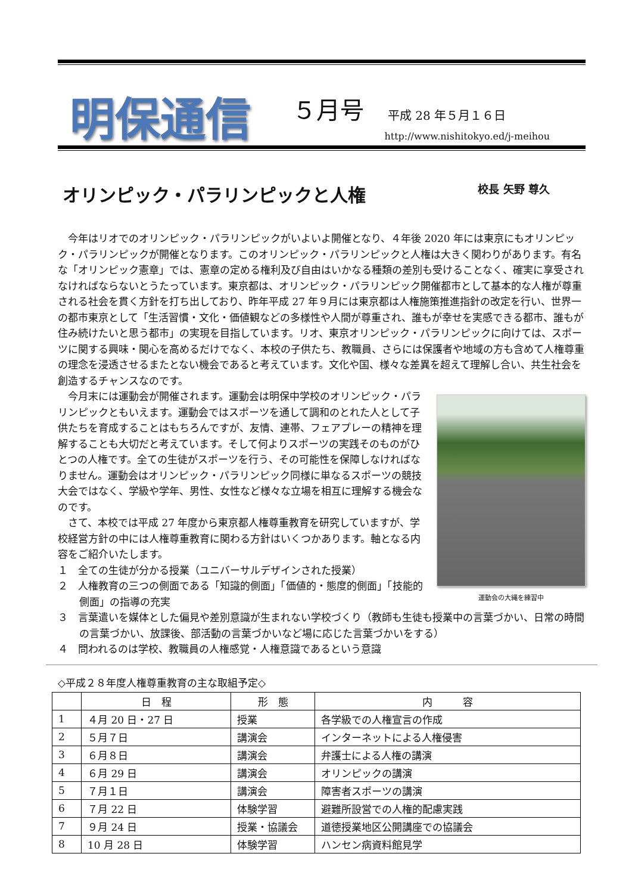明保通信
５月号
平成 28 年５月１６日
http://www.nishitokyo.ed/j-meihou
オリンピック・パラリンピックと人権 校長 矢野 尊久
今年はリオでのオリンピック・パラリンピックがいよいよ開催となり、４年後 2020 年には東京にもオリンピック・パラリンピックが開催となります。このオリンピック・パラリンピックと人権は大きく関わりがあります。有名な「オリンピック憲章」では、憲章の定める権利及び自由はいかなる種類の差別も受けることなく、確実に享受されなければならないとうたっています。東京都は、オリンピック・パラリンピック開催都市として基本的な人権が尊重される社会を貫く方針を打ち出しており、昨年平成 27 年９月には東京都は人権施策推進指針の改定を行い、世界一の都市東京として「生活習慣・文化・価値観などの多様性や人間が尊重され、誰もが幸せを実感できる都市、誰もが住み続けたいと思う都市」の実現を目指しています。リオ、東京オリンピック・パラリンピックに向けては、スポーツに関する興味・関心を高めるだけでなく、本校の子供たち、教職員、さらには保護者や地域の方も含めて人権尊重の理念を浸透させるまたとない機会であると考えています。文化や国、様々な差異を超えて理解し合い、共生社会を創造するチャンスなのです。
運動会の大縄を練習中
今月末には運動会が開催されます。運動会は明保中学校のオリンピック・パラリンピックともいえます。運動会ではスポーツを通して調和のとれた人として子供たちを育成することはもちろんですが、友情、連帯、フェアプレーの精神を理解することも大切だと考えています。そして何よりスポーツの実践そのものがひとつの人権です。全ての生徒がスポーツを行う、その可能性を保障しなければなりません。運動会はオリンピック・パラリンピック同様に単なるスポーツの競技大会ではなく、学級や学年、男性、女性など様々な立場を相互に理解する機会なのです。
さて、本校では平成 27 年度から東京都人権尊重教育を研究していますが、学校経営方針の中には人権尊重教育に関わる方針はいくつかあります。軸となる内容をご紹介いたします。
１　全ての生徒が分かる授業（ユニバーサルデザインされた授業）
２　人権教育の三つの側面である「知識的側面」「価値的・態度的側面」「技能的側面」の指導の充実
３　言葉遣いを媒体とした偏見や差別意識が生まれない学校づくり（教師も生徒も授業中の言葉づかい、日常の時間の言葉づかい、放課後、部活動の言葉づかいなど場に応じた言葉づかいをする）
４　問われるのは学校、教職員の人権感覚・人権意識であるという意識
◇平成２８年度人権尊重教育の主な取組予定◇
| | 日 程 | 形 態 | 内 容 |
| --- | --- | --- | --- |
| 1 | ４月 20 日・27 日 | 授業 | 各学級での人権宣言の作成 |
| 2 | ５月７日 | 講演会 | インターネットによる人権侵害 |
| 3 | ６月８日 | 講演会 | 弁護士による人権の講演 |
| 4 | ６月 29 日 | 講演会 | オリンピックの講演 |
| 5 | ７月１日 | 講演会 | 障害者スポーツの講演 |
| 6 | ７月 22 日 | 体験学習 | 避難所設営での人権的配慮実践 |
| 7 | ９月 24 日 | 授業・協議会 | 道徳授業地区公開講座での協議会 |
| 8 | 10 月 28 日 | 体験学習 | ハンセン病資料館見学 |